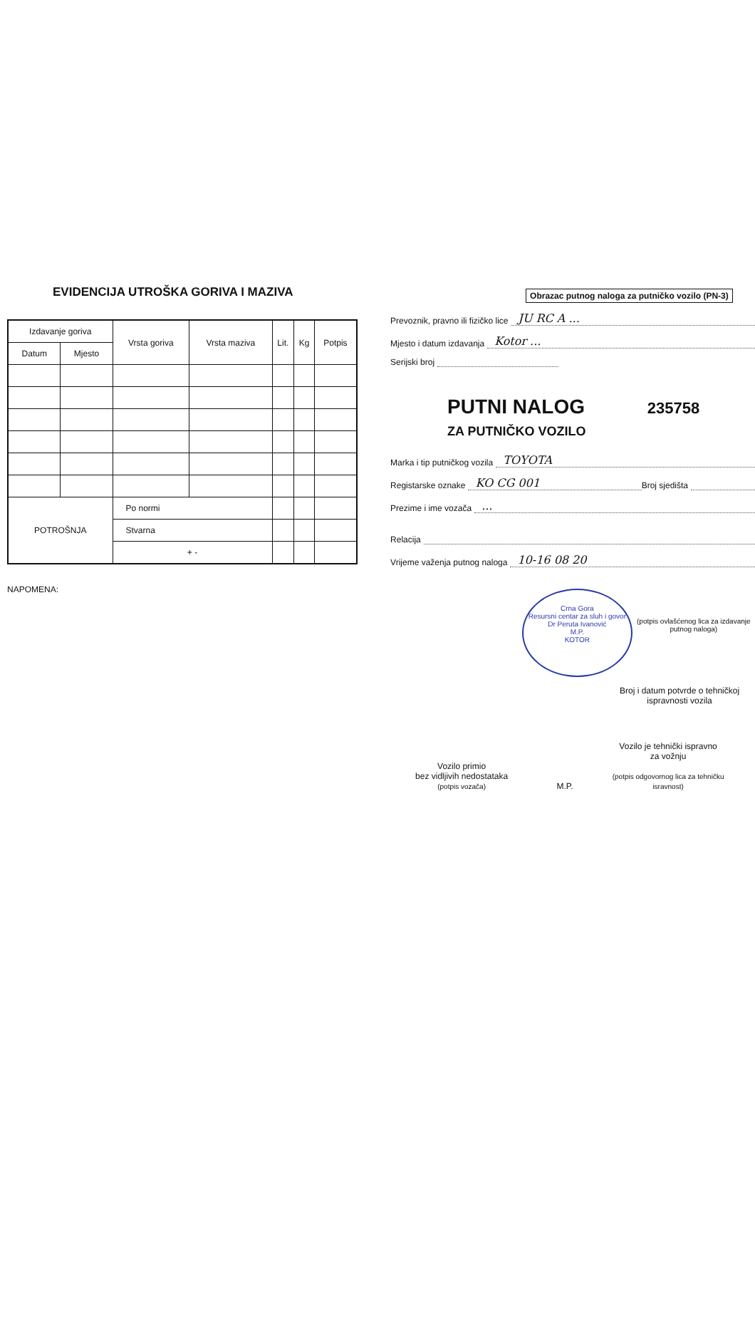EVIDENCIJA UTROŠKA GORIVA I MAZIVA
| Izdavanje goriva | | Vrsta goriva | Vrsta maziva | Lit. | Kg | Potpis |
| --- | --- | --- | --- | --- | --- | --- |
| Datum | Mjesto | | | | | |
| POTROŠNJA | | Po normi | | | | |
| | | Stvarna | | | | |
| | | + - | | | | |
NAPOMENA:
Obrazac putnog naloga za putničko vozilo (PN-3)
Prevoznik, pravno ili fizičko lice JU RC A ...
Mjesto i datum izdavanja Kotor ...
Serijski broj
PUTNI NALOG 235758
ZA PUTNIČKO VOZILO
Marka i tip putničkog vozila TOYOTA
Registarske oznake KO CG 001 Broj sjedišta
Prezime i ime vozača ...
Relacija
Vrijeme važenja putnog naloga 10-16 08 20
Crna Gora
Resursni centar za sluh i govor Dr Peruta Ivanović
M.P.
KOTOR
(potpis ovlašćenog lica za izdavanje putnog naloga)
Broj i datum potvrde o tehničkoj ispravnosti vozila
Vozilo primio
bez vidljivih nedostataka
(potpis vozača)
M.P.
Vozilo je tehnički ispravno
za vožnju
(potpis odgovornog lica za tehničku isravnost)